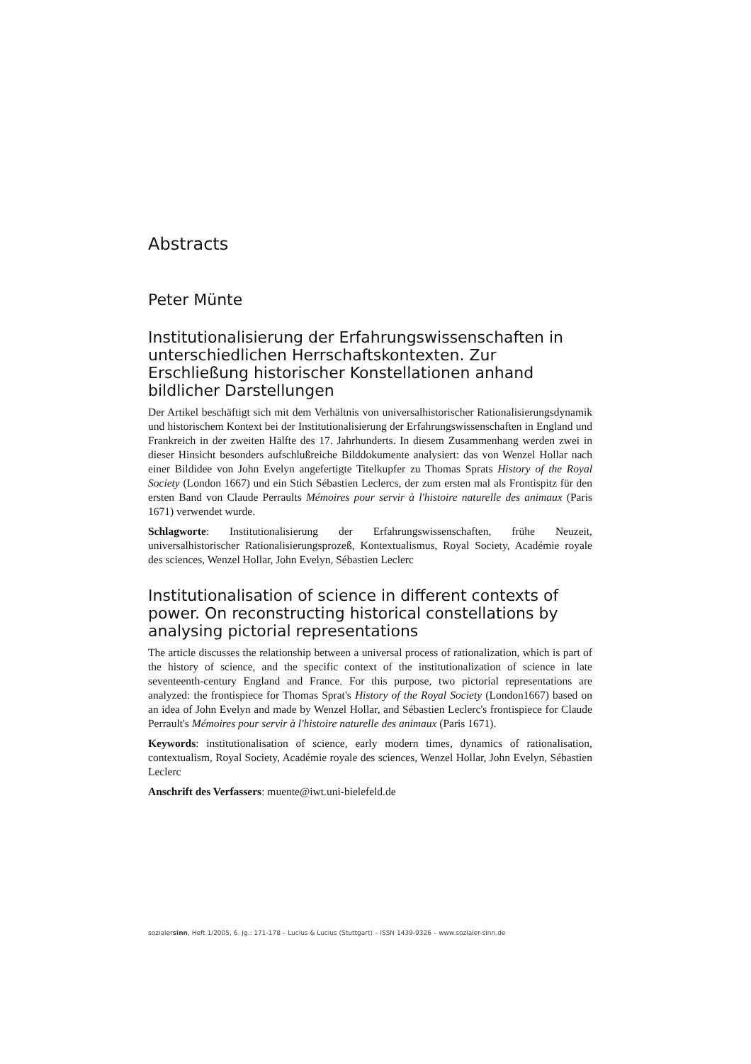Abstracts
Peter Münte
Institutionalisierung der Erfahrungswissenschaften in unterschiedlichen Herrschaftskontexten. Zur Erschließung historischer Konstellationen anhand bildlicher Darstellungen
Der Artikel beschäftigt sich mit dem Verhältnis von universalhistorischer Rationalisierungsdynamik und historischem Kontext bei der Institutionalisierung der Erfahrungswissenschaften in England und Frankreich in der zweiten Hälfte des 17. Jahrhunderts. In diesem Zusammenhang werden zwei in dieser Hinsicht besonders aufschlußreiche Bilddokumente analysiert: das von Wenzel Hollar nach einer Bildidee von John Evelyn angefertigte Titelkupfer zu Thomas Sprats History of the Royal Society (London 1667) und ein Stich Sébastien Leclercs, der zum ersten mal als Frontispitz für den ersten Band von Claude Perraults Mémoires pour servir à l'histoire naturelle des animaux (Paris 1671) verwendet wurde.
Schlagworte: Institutionalisierung der Erfahrungswissenschaften, frühe Neuzeit, universalhistorischer Rationalisierungsprozeß, Kontextualismus, Royal Society, Académie royale des sciences, Wenzel Hollar, John Evelyn, Sébastien Leclerc
Institutionalisation of science in different contexts of power. On reconstructing historical constellations by analysing pictorial representations
The article discusses the relationship between a universal process of rationalization, which is part of the history of science, and the specific context of the institutionalization of science in late seventeenth-century England and France. For this purpose, two pictorial representations are analyzed: the frontispiece for Thomas Sprat's History of the Royal Society (London1667) based on an idea of John Evelyn and made by Wenzel Hollar, and Sébastien Leclerc's frontispiece for Claude Perrault's Mémoires pour servir à l'histoire naturelle des animaux (Paris 1671).
Keywords: institutionalisation of science, early modern times, dynamics of rationalisation, contextualism, Royal Society, Académie royale des sciences, Wenzel Hollar, John Evelyn, Sébastien Leclerc
Anschrift des Verfassers: muente@iwt.uni-bielefeld.de
sozialersinn, Heft 1/2005, 6. Jg.: 171-178 – Lucius & Lucius (Stuttgart) – ISSN 1439-9326 – www.sozialer-sinn.de